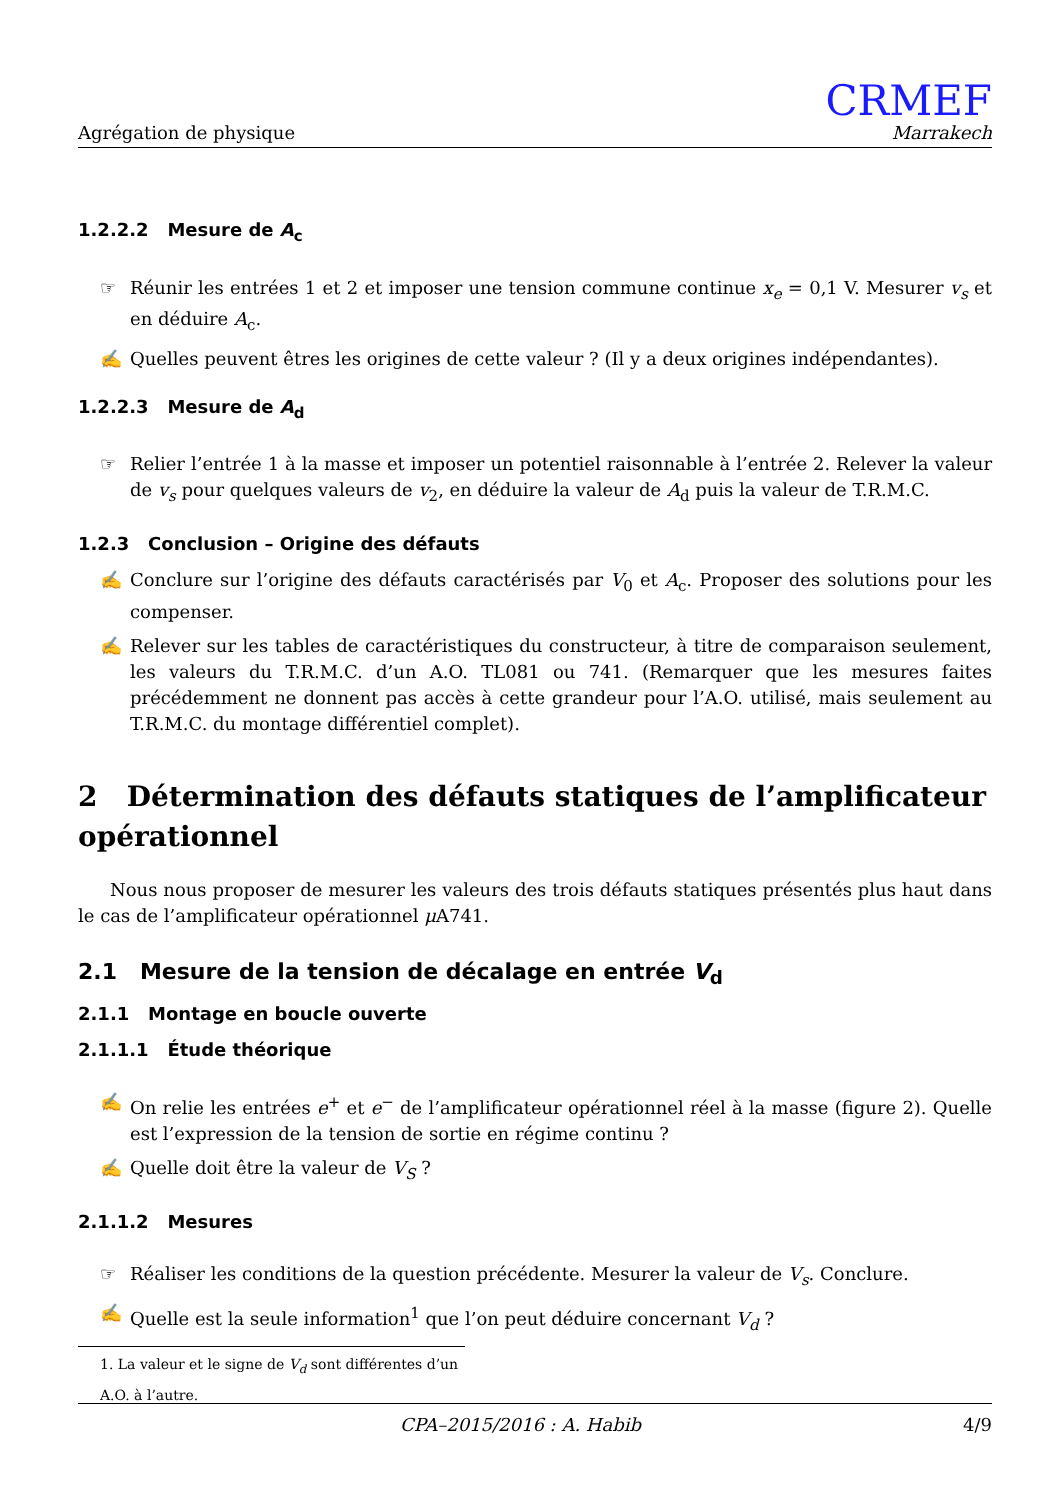Agrégation de physique
CRMEF
Marrakech
1.2.2.2 Mesure de A<sub>c</sub>
☞ Réunir les entrées 1 et 2 et imposer une tension commune continue x<sub>e</sub> = 0,1 V. Mesurer v<sub>s</sub> et en déduire A<sub>c</sub>.
✍ Quelles peuvent êtres les origines de cette valeur ? (Il y a deux origines indépendantes).
1.2.2.3 Mesure de A<sub>d</sub>
☞ Relier l’entrée 1 à la masse et imposer un potentiel raisonnable à l’entrée 2. Relever la valeur de v<sub>s</sub> pour quelques valeurs de v<sub>2</sub>, en déduire la valeur de A<sub>d</sub> puis la valeur de T.R.M.C.
1.2.3 Conclusion – Origine des défauts
✍ Conclure sur l’origine des défauts caractérisés par V<sub>0</sub> et A<sub>c</sub>. Proposer des solutions pour les compenser.
✍ Relever sur les tables de caractéristiques du constructeur, à titre de comparaison seulement, les valeurs du T.R.M.C. d’un A.O. TL081 ou 741. (Remarquer que les mesures faites précédemment ne donnent pas accès à cette grandeur pour l’A.O. utilisé, mais seulement au T.R.M.C. du montage différentiel complet).
2 Détermination des défauts statiques de l’amplificateur opérationnel
Nous nous proposer de mesurer les valeurs des trois défauts statiques présentés plus haut dans le cas de l’amplificateur opérationnel μ A741.
2.1 Mesure de la tension de décalage en entrée V<sub>d</sub>
2.1.1 Montage en boucle ouverte
2.1.1.1 Étude théorique
✍ On relie les entrées e<sup>+</sup> et e<sup>−</sup> de l’amplificateur opérationnel réel à la masse (figure 2). Quelle est l’expression de la tension de sortie en régime continu ?
✍ Quelle doit être la valeur de V<sub>S</sub> ?
2.1.1.2 Mesures
☞ Réaliser les conditions de la question précédente. Mesurer la valeur de V<sub>s</sub>. Conclure.
✍ Quelle est la seule information<sup>1</sup> que l’on peut déduire concernant V<sub>d</sub> ?
1. La valeur et le signe de V<sub>d</sub> sont différentes d’un A.O. à l’autre.
CPA–2015/2016 : A. Habib 4/9